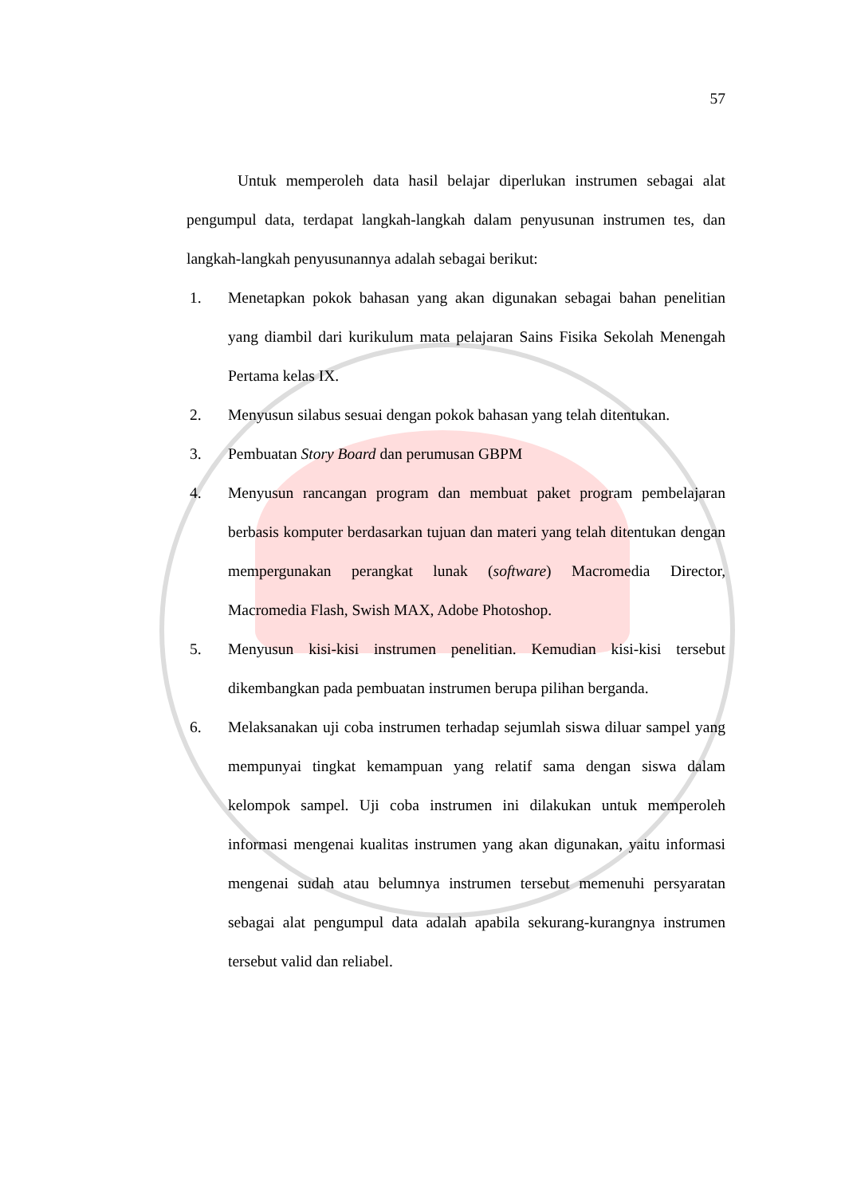57
Untuk memperoleh data hasil belajar diperlukan instrumen sebagai alat pengumpul data, terdapat langkah-langkah dalam penyusunan instrumen tes, dan langkah-langkah penyusunannya adalah sebagai berikut:
1. Menetapkan pokok bahasan yang akan digunakan sebagai bahan penelitian yang diambil dari kurikulum mata pelajaran Sains Fisika Sekolah Menengah Pertama kelas IX.
2. Menyusun silabus sesuai dengan pokok bahasan yang telah ditentukan.
3. Pembuatan Story Board dan perumusan GBPM
4. Menyusun rancangan program dan membuat paket program pembelajaran berbasis komputer berdasarkan tujuan dan materi yang telah ditentukan dengan mempergunakan perangkat lunak (software) Macromedia Director, Macromedia Flash, Swish MAX, Adobe Photoshop.
5. Menyusun kisi-kisi instrumen penelitian. Kemudian kisi-kisi tersebut dikembangkan pada pembuatan instrumen berupa pilihan berganda.
6. Melaksanakan uji coba instrumen terhadap sejumlah siswa diluar sampel yang mempunyai tingkat kemampuan yang relatif sama dengan siswa dalam kelompok sampel. Uji coba instrumen ini dilakukan untuk memperoleh informasi mengenai kualitas instrumen yang akan digunakan, yaitu informasi mengenai sudah atau belumnya instrumen tersebut memenuhi persyaratan sebagai alat pengumpul data adalah apabila sekurang-kurangnya instrumen tersebut valid dan reliabel.